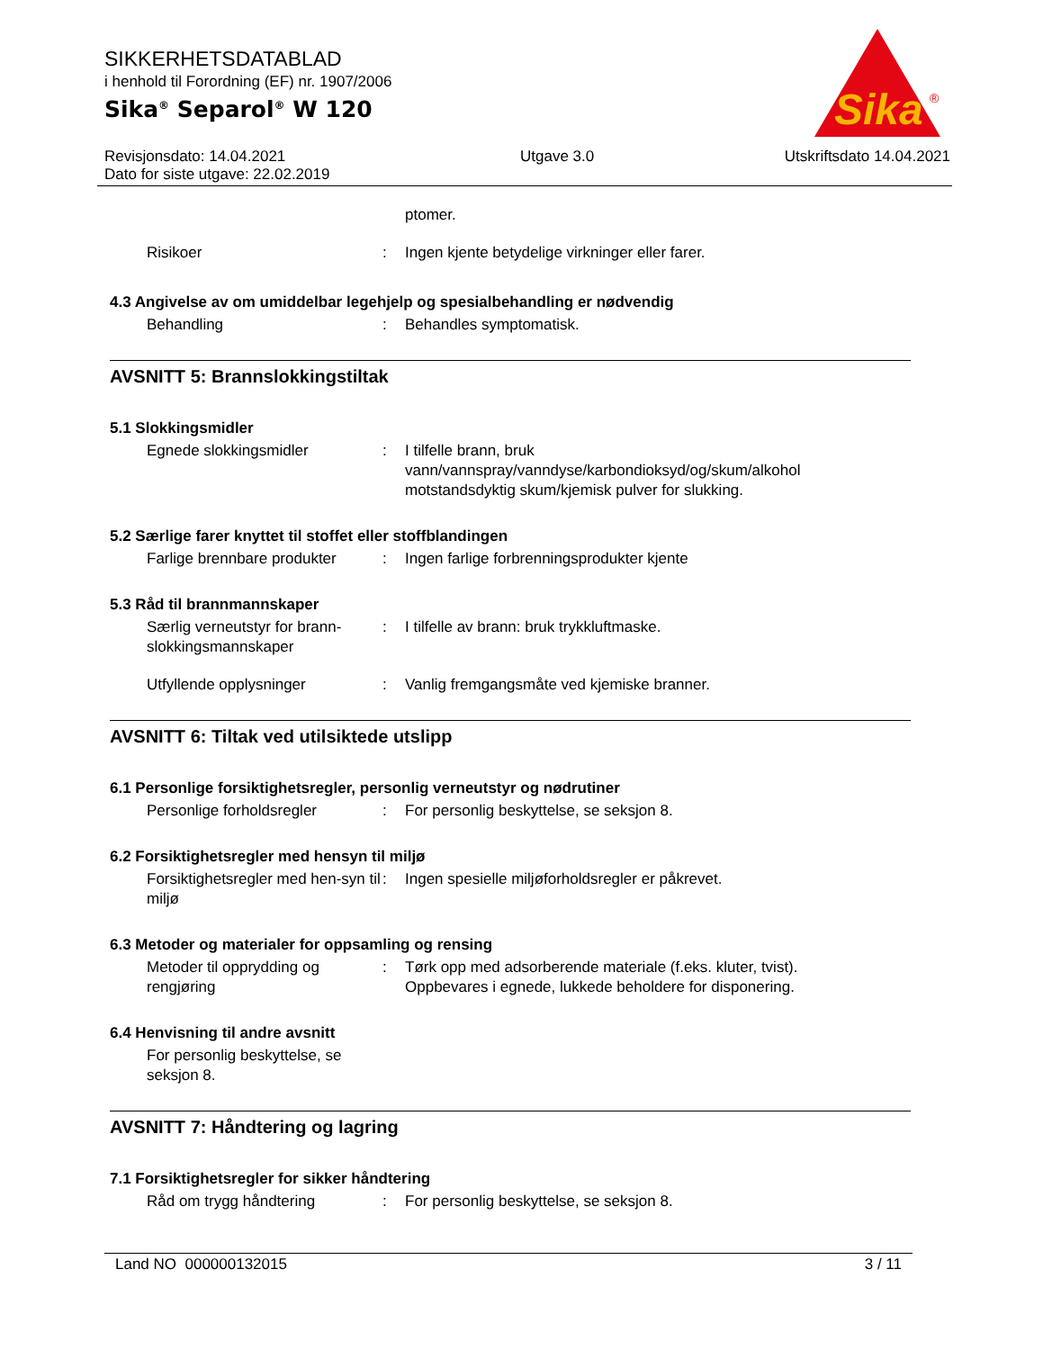SIKKERHETSDATABLAD
i henhold til Forordning (EF) nr. 1907/2006
Sika<sup>®</sup> Separol<sup>®</sup> W 120
Revisjonsdato: 14.04.2021
Dato for siste utgave: 22.02.2019
Utgave 3.0 Utskriftsdato 14.04.2021
Sika
®
ptomer.
Risikoer : Ingen kjente betydelige virkninger eller farer.
4.3 Angivelse av om umiddelbar legehjelp og spesialbehandling er nødvendig
Behandling : Behandles symptomatisk.
AVSNITT 5: Brannslokkingstiltak
5.1 Slokkingsmidler
Egnede slokkingsmidler : I tilfelle brann, bruk vann/vannspray/vanndyse/karbondioksyd/og/skum/alkohol motstandsdyktig skum/kjemisk pulver for slukking.
5.2 Særlige farer knyttet til stoffet eller stoffblandingen
Farlige brennbare produkter
: Ingen farlige forbrenningsprodukter kjente
5.3 Råd til brannmannskaper
Særlig verneutstyr for brann-slokkingsmannskaper
: I tilfelle av brann: bruk trykkluftmaske.
Utfyllende opplysninger : Vanlig fremgangsmåte ved kjemiske branner.
AVSNITT 6: Tiltak ved utilsiktede utslipp
6.1 Personlige forsiktighetsregler, personlig verneutstyr og nødrutiner
Personlige forholdsregler : For personlig beskyttelse, se seksjon 8.
6.2 Forsiktighetsregler med hensyn til miljø
Forsiktighetsregler med hen-syn til miljø
: Ingen spesielle miljøforholdsregler er påkrevet.
6.3 Metoder og materialer for oppsamling og rensing
Metoder til opprydding og rengjøring
: Tørk opp med adsorberende materiale (f.eks. kluter, tvist).
Oppbevares i egnede, lukkede beholdere for disponering.
6.4 Henvisning til andre avsnitt
For personlig beskyttelse, se seksjon 8.
AVSNITT 7: Håndtering og lagring
7.1 Forsiktighetsregler for sikker håndtering
Råd om trygg håndtering : For personlig beskyttelse, se seksjon 8.
Land NO 000000132015 3 / 11